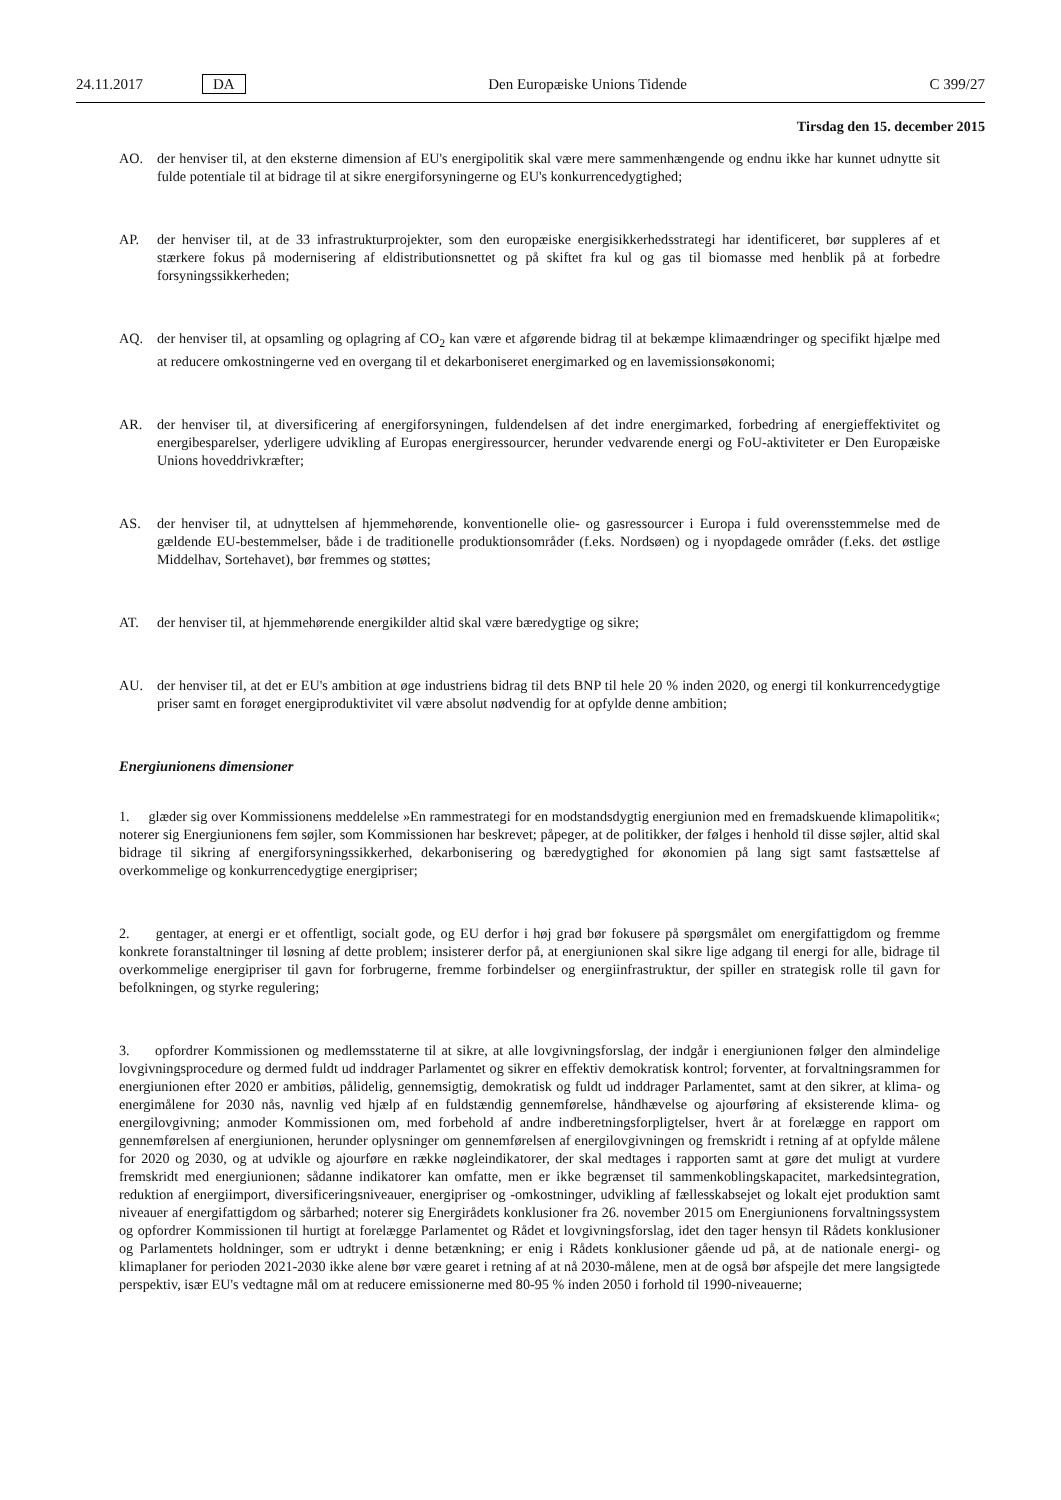24.11.2017 DA Den Europæiske Unions Tidende C 399/27
Tirsdag den 15. december 2015
AO. der henviser til, at den eksterne dimension af EU's energipolitik skal være mere sammenhængende og endnu ikke har kunnet udnytte sit fulde potentiale til at bidrage til at sikre energiforsyningerne og EU's konkurrencedygtighed;
AP. der henviser til, at de 33 infrastrukturprojekter, som den europæiske energisikkerhedsstrategi har identificeret, bør suppleres af et stærkere fokus på modernisering af eldistributionsnettet og på skiftet fra kul og gas til biomasse med henblik på at forbedre forsyningssikkerheden;
AQ. der henviser til, at opsamling og oplagring af CO<sub>2</sub> kan være et afgørende bidrag til at bekæmpe klimaændringer og specifikt hjælpe med at reducere omkostningerne ved en overgang til et dekarboniseret energimarked og en lavemissionsøkonomi;
AR. der henviser til, at diversificering af energiforsyningen, fuldendelsen af det indre energimarked, forbedring af energieffektivitet og energibesparelser, yderligere udvikling af Europas energiressourcer, herunder vedvarende energi og FoU-aktiviteter er Den Europæiske Unions hoveddrivkræfter;
AS. der henviser til, at udnyttelsen af hjemmehørende, konventionelle olie- og gasressourcer i Europa i fuld overensstemmelse med de gældende EU-bestemmelser, både i de traditionelle produktionsområder (f.eks. Nordsøen) og i nyopdagede områder (f.eks. det østlige Middelhav, Sortehavet), bør fremmes og støttes;
AT. der henviser til, at hjemmehørende energikilder altid skal være bæredygtige og sikre;
AU. der henviser til, at det er EU's ambition at øge industriens bidrag til dets BNP til hele 20 % inden 2020, og energi til konkurrencedygtige priser samt en forøget energiproduktivitet vil være absolut nødvendig for at opfylde denne ambition;
Energiunionens dimensioner
1. glæder sig over Kommissionens meddelelse »En rammestrategi for en modstandsdygtig energiunion med en fremadskuende klimapolitik«; noterer sig Energiunionens fem søjler, som Kommissionen har beskrevet; påpeger, at de politikker, der følges i henhold til disse søjler, altid skal bidrage til sikring af energiforsyningssikkerhed, dekarbonisering og bæredygtighed for økonomien på lang sigt samt fastsættelse af overkommelige og konkurrencedygtige energipriser;
2. gentager, at energi er et offentligt, socialt gode, og EU derfor i høj grad bør fokusere på spørgsmålet om energifattigdom og fremme konkrete foranstaltninger til løsning af dette problem; insisterer derfor på, at energiunionen skal sikre lige adgang til energi for alle, bidrage til overkommelige energipriser til gavn for forbrugerne, fremme forbindelser og energiinfrastruktur, der spiller en strategisk rolle til gavn for befolkningen, og styrke regulering;
3. opfordrer Kommissionen og medlemsstaterne til at sikre, at alle lovgivningsforslag, der indgår i energiunionen følger den almindelige lovgivningsprocedure og dermed fuldt ud inddrager Parlamentet og sikrer en effektiv demokratisk kontrol; forventer, at forvaltningsrammen for energiunionen efter 2020 er ambitiøs, pålidelig, gennemsigtig, demokratisk og fuldt ud inddrager Parlamentet, samt at den sikrer, at klima- og energimålene for 2030 nås, navnlig ved hjælp af en fuldstændig gennemførelse, håndhævelse og ajourføring af eksisterende klima- og energilovgivning; anmoder Kommissionen om, med forbehold af andre indberetningsforpligtelser, hvert år at forelægge en rapport om gennemførelsen af energiunionen, herunder oplysninger om gennemførelsen af energilovgivningen og fremskridt i retning af at opfylde målene for 2020 og 2030, og at udvikle og ajourføre en række nøgleindikatorer, der skal medtages i rapporten samt at gøre det muligt at vurdere fremskridt med energiunionen; sådanne indikatorer kan omfatte, men er ikke begrænset til sammenkoblingskapacitet, markedsintegration, reduktion af energiimport, diversificeringsniveauer, energipriser og -omkostninger, udvikling af fællesskabsejet og lokalt ejet produktion samt niveauer af energifattigdom og sårbarhed; noterer sig Energirådets konklusioner fra 26. november 2015 om Energiunionens forvaltningssystem og opfordrer Kommissionen til hurtigt at forelægge Parlamentet og Rådet et lovgivningsforslag, idet den tager hensyn til Rådets konklusioner og Parlamentets holdninger, som er udtrykt i denne betænkning; er enig i Rådets konklusioner gående ud på, at de nationale energi- og klimaplaner for perioden 2021-2030 ikke alene bør være gearet i retning af at nå 2030-målene, men at de også bør afspejle det mere langsigtede perspektiv, især EU's vedtagne mål om at reducere emissionerne med 80-95 % inden 2050 i forhold til 1990-niveauerne;